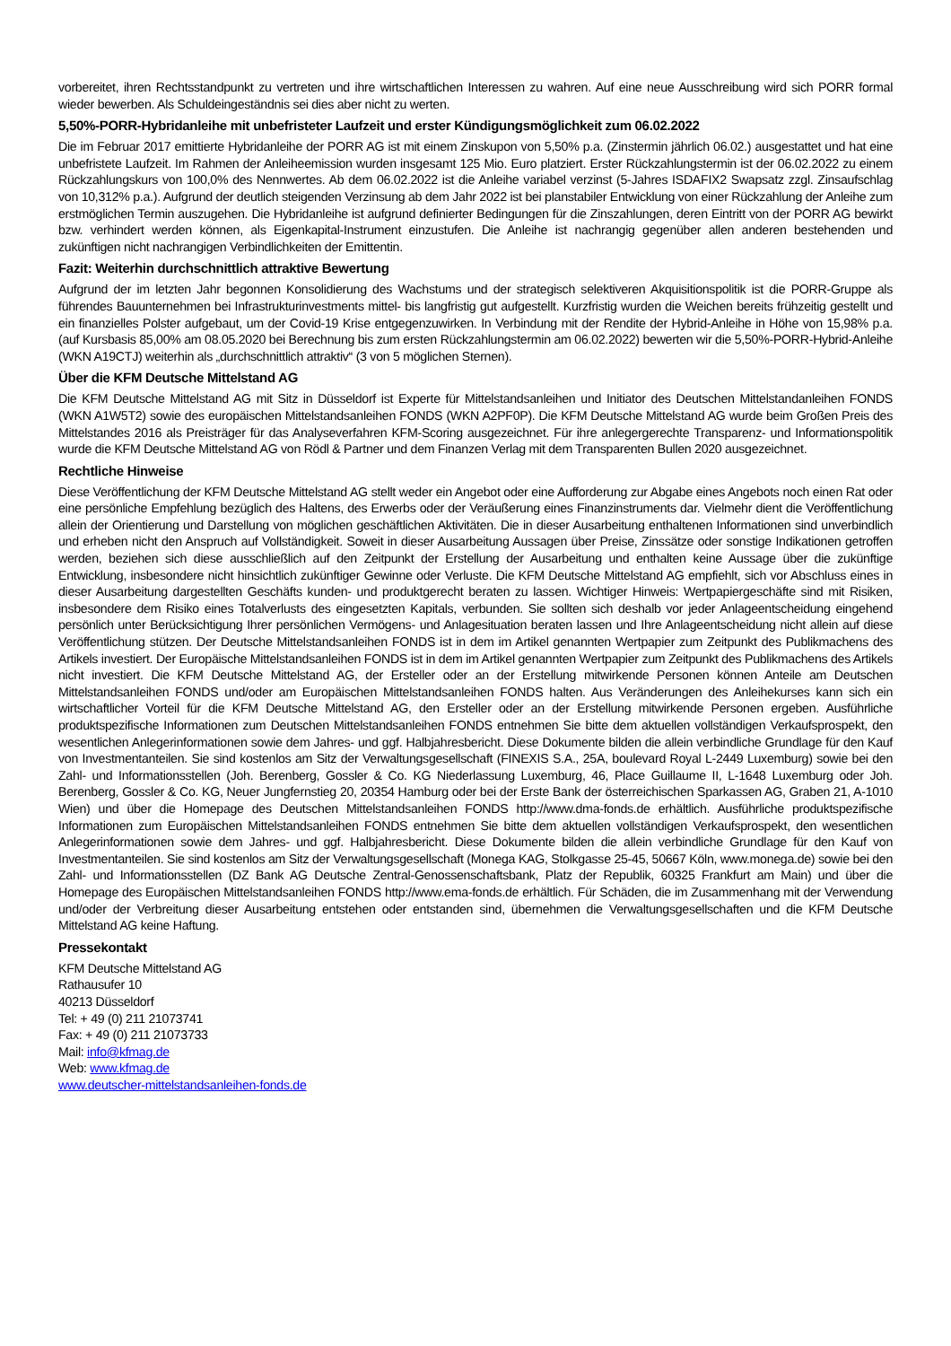vorbereitet, ihren Rechtsstandpunkt zu vertreten und ihre wirtschaftlichen Interessen zu wahren. Auf eine neue Ausschreibung wird sich PORR formal wieder bewerben. Als Schuldeingeständnis sei dies aber nicht zu werten.
5,50%-PORR-Hybridanleihe mit unbefristeter Laufzeit und erster Kündigungsmöglichkeit zum 06.02.2022
Die im Februar 2017 emittierte Hybridanleihe der PORR AG ist mit einem Zinskupon von 5,50% p.a. (Zinstermin jährlich 06.02.) ausgestattet und hat eine unbefristete Laufzeit. Im Rahmen der Anleiheemission wurden insgesamt 125 Mio. Euro platziert. Erster Rückzahlungstermin ist der 06.02.2022 zu einem Rückzahlungskurs von 100,0% des Nennwertes. Ab dem 06.02.2022 ist die Anleihe variabel verzinst (5-Jahres ISDAFIX2 Swapsatz zzgl. Zinsaufschlag von 10,312% p.a.). Aufgrund der deutlich steigenden Verzinsung ab dem Jahr 2022 ist bei planstabiler Entwicklung von einer Rückzahlung der Anleihe zum erstmöglichen Termin auszugehen. Die Hybridanleihe ist aufgrund definierter Bedingungen für die Zinszahlungen, deren Eintritt von der PORR AG bewirkt bzw. verhindert werden können, als Eigenkapital-Instrument einzustufen. Die Anleihe ist nachrangig gegenüber allen anderen bestehenden und zukünftigen nicht nachrangigen Verbindlichkeiten der Emittentin.
Fazit: Weiterhin durchschnittlich attraktive Bewertung
Aufgrund der im letzten Jahr begonnen Konsolidierung des Wachstums und der strategisch selektiveren Akquisitionspolitik ist die PORR-Gruppe als führendes Bauunternehmen bei Infrastrukturinvestments mittel- bis langfristig gut aufgestellt. Kurzfristig wurden die Weichen bereits frühzeitig gestellt und ein finanzielles Polster aufgebaut, um der Covid-19 Krise entgegenzuwirken. In Verbindung mit der Rendite der Hybrid-Anleihe in Höhe von 15,98% p.a. (auf Kursbasis 85,00% am 08.05.2020 bei Berechnung bis zum ersten Rückzahlungstermin am 06.02.2022) bewerten wir die 5,50%-PORR-Hybrid-Anleihe (WKN A19CTJ) weiterhin als „durchschnittlich attraktiv“ (3 von 5 möglichen Sternen).
Über die KFM Deutsche Mittelstand AG
Die KFM Deutsche Mittelstand AG mit Sitz in Düsseldorf ist Experte für Mittelstandsanleihen und Initiator des Deutschen Mittelstandanleihen FONDS (WKN A1W5T2) sowie des europäischen Mittelstandsanleihen FONDS (WKN A2PF0P). Die KFM Deutsche Mittelstand AG wurde beim Großen Preis des Mittelstandes 2016 als Preisträger für das Analyseverfahren KFM-Scoring ausgezeichnet. Für ihre anlegergerechte Transparenz- und Informationspolitik wurde die KFM Deutsche Mittelstand AG von Rödl & Partner und dem Finanzen Verlag mit dem Transparenten Bullen 2020 ausgezeichnet.
Rechtliche Hinweise
Diese Veröffentlichung der KFM Deutsche Mittelstand AG stellt weder ein Angebot oder eine Aufforderung zur Abgabe eines Angebots noch einen Rat oder eine persönliche Empfehlung bezüglich des Haltens, des Erwerbs oder der Veräußerung eines Finanzinstruments dar. Vielmehr dient die Veröffentlichung allein der Orientierung und Darstellung von möglichen geschäftlichen Aktivitäten. Die in dieser Ausarbeitung enthaltenen Informationen sind unverbindlich und erheben nicht den Anspruch auf Vollständigkeit. Soweit in dieser Ausarbeitung Aussagen über Preise, Zinssätze oder sonstige Indikationen getroffen werden, beziehen sich diese ausschließlich auf den Zeitpunkt der Erstellung der Ausarbeitung und enthalten keine Aussage über die zukünftige Entwicklung, insbesondere nicht hinsichtlich zukünftiger Gewinne oder Verluste. Die KFM Deutsche Mittelstand AG empfiehlt, sich vor Abschluss eines in dieser Ausarbeitung dargestellten Geschäfts kunden- und produktgerecht beraten zu lassen. Wichtiger Hinweis: Wertpapiergeschäfte sind mit Risiken, insbesondere dem Risiko eines Totalverlusts des eingesetzten Kapitals, verbunden. Sie sollten sich deshalb vor jeder Anlageentscheidung eingehend persönlich unter Berücksichtigung Ihrer persönlichen Vermögens- und Anlagesituation beraten lassen und Ihre Anlageentscheidung nicht allein auf diese Veröffentlichung stützen. Der Deutsche Mittelstandsanleihen FONDS ist in dem im Artikel genannten Wertpapier zum Zeitpunkt des Publikmachens des Artikels investiert. Der Europäische Mittelstandsanleihen FONDS ist in dem im Artikel genannten Wertpapier zum Zeitpunkt des Publikmachens des Artikels nicht investiert. Die KFM Deutsche Mittelstand AG, der Ersteller oder an der Erstellung mitwirkende Personen können Anteile am Deutschen Mittelstandsanleihen FONDS und/oder am Europäischen Mittelstandsanleihen FONDS halten. Aus Veränderungen des Anleihekurses kann sich ein wirtschaftlicher Vorteil für die KFM Deutsche Mittelstand AG, den Ersteller oder an der Erstellung mitwirkende Personen ergeben. Ausführliche produktspezifische Informationen zum Deutschen Mittelstandsanleihen FONDS entnehmen Sie bitte dem aktuellen vollständigen Verkaufsprospekt, den wesentlichen Anlegerinformationen sowie dem Jahres- und ggf. Halbjahresbericht. Diese Dokumente bilden die allein verbindliche Grundlage für den Kauf von Investmentanteilen. Sie sind kostenlos am Sitz der Verwaltungsgesellschaft (FINEXIS S.A., 25A, boulevard Royal L-2449 Luxemburg) sowie bei den Zahl- und Informationsstellen (Joh. Berenberg, Gossler & Co. KG Niederlassung Luxemburg, 46, Place Guillaume II, L-1648 Luxemburg oder Joh. Berenberg, Gossler & Co. KG, Neuer Jungfernstieg 20, 20354 Hamburg oder bei der Erste Bank der österreichischen Sparkassen AG, Graben 21, A-1010 Wien) und über die Homepage des Deutschen Mittelstandsanleihen FONDS http://www.dma-fonds.de erhältlich. Ausführliche produktspezifische Informationen zum Europäischen Mittelstandsanleihen FONDS entnehmen Sie bitte dem aktuellen vollständigen Verkaufsprospekt, den wesentlichen Anlegerinformationen sowie dem Jahres- und ggf. Halbjahresbericht. Diese Dokumente bilden die allein verbindliche Grundlage für den Kauf von Investmentanteilen. Sie sind kostenlos am Sitz der Verwaltungsgesellschaft (Monega KAG, Stolkgasse 25-45, 50667 Köln, www.monega.de) sowie bei den Zahl- und Informationsstellen (DZ Bank AG Deutsche Zentral-Genossenschaftsbank, Platz der Republik, 60325 Frankfurt am Main) und über die Homepage des Europäischen Mittelstandsanleihen FONDS http://www.ema-fonds.de erhältlich. Für Schäden, die im Zusammenhang mit der Verwendung und/oder der Verbreitung dieser Ausarbeitung entstehen oder entstanden sind, übernehmen die Verwaltungsgesellschaften und die KFM Deutsche Mittelstand AG keine Haftung.
Pressekontakt
KFM Deutsche Mittelstand AG
Rathausufer 10
40213 Düsseldorf
Tel: + 49 (0) 211 21073741
Fax: + 49 (0) 211 21073733
Mail: info@kfmag.de
Web: www.kfmag.de
www.deutscher-mittelstandsanleihen-fonds.de